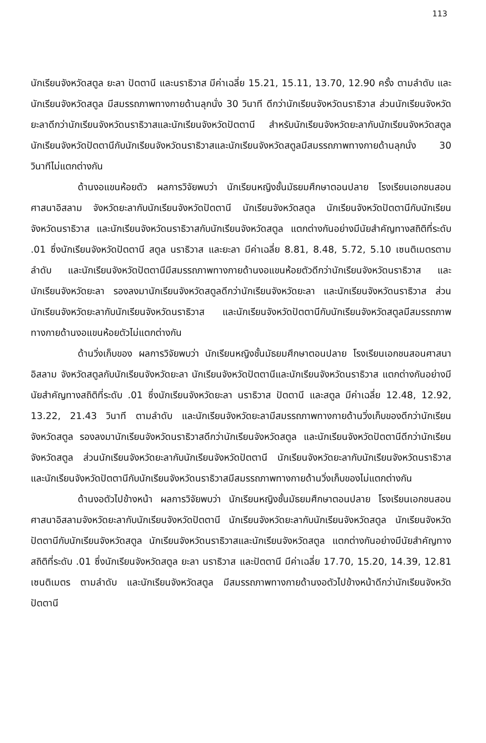113
นักเรียนจังหวัดสตูล ยะลา ปัตตานี และนราธิวาส มีค่าเฉลี่ย 15.21, 15.11, 13.70, 12.90 ครั้ง ตามลำดับ และนักเรียนจังหวัดสตูล มีสมรรถภาพทางกายด้านลุกนั่ง 30 วินาที ดีกว่านักเรียนจังหวัดนราธิวาส ส่วนนักเรียนจังหวัดยะลาดีกว่านักเรียนจังหวัดนราธิวาสและนักเรียนจังหวัดปัตตานี สำหรับนักเรียนจังหวัดยะลากับนักเรียนจังหวัดสตูล นักเรียนจังหวัดปัตตานีกับนักเรียนจังหวัดนราธิวาสและนักเรียนจังหวัดสตูลมีสมรรถภาพทางกายด้านลุกนั่ง 30 วินาทีไม่แตกต่างกัน
ด้านงอแขนห้อยตัว ผลการวิจัยพบว่า นักเรียนหญิงชั้นมัธยมศึกษาตอนปลาย โรงเรียนเอกชนสอนศาสนาอิสลาม จังหวัดยะลากับนักเรียนจังหวัดปัตตานี นักเรียนจังหวัดสตูล นักเรียนจังหวัดปัตตานีกับนักเรียนจังหวัดนราธิวาส และนักเรียนจังหวัดนราธิวาสกับนักเรียนจังหวัดสตูล แตกต่างกันอย่างมีนัยสำคัญทางสถิติที่ระดับ .01 ซึ่งนักเรียนจังหวัดปัตตานี สตูล นราธิวาส และยะลา มีค่าเฉลี่ย 8.81, 8.48, 5.72, 5.10 เซนติเมตรตามลำดับ และนักเรียนจังหวัดปัตตานีมีสมรรถภาพทางกายด้านงอแขนห้อยตัวดีกว่านักเรียนจังหวัดนราธิวาส และนักเรียนจังหวัดยะลา รองลงมานักเรียนจังหวัดสตูลดีกว่านักเรียนจังหวัดยะลา และนักเรียนจังหวัดนราธิวาส ส่วนนักเรียนจังหวัดยะลากับนักเรียนจังหวัดนราธิวาส และนักเรียนจังหวัดปัตตานีกับนักเรียนจังหวัดสตูลมีสมรรถภาพทางกายด้านงอแขนห้อยตัวไม่แตกต่างกัน
ด้านวิ่งเก็บของ ผลการวิจัยพบว่า นักเรียนหญิงชั้นมัธยมศึกษาตอนปลาย โรงเรียนเอกชนสอนศาสนาอิสลาม จังหวัดสตูลกับนักเรียนจังหวัดยะลา นักเรียนจังหวัดปัตตานีและนักเรียนจังหวัดนราธิวาส แตกต่างกันอย่างมีนัยสำคัญทางสถิติที่ระดับ .01 ซึ่งนักเรียนจังหวัดยะลา นราธิวาส ปัตตานี และสตูล มีค่าเฉลี่ย 12.48, 12.92, 13.22, 21.43 วินาที ตามลำดับ และนักเรียนจังหวัดยะลามีสมรรถภาพทางกายด้านวิ่งเก็บของดีกว่านักเรียนจังหวัดสตูล รองลงมานักเรียนจังหวัดนราธิวาสดีกว่านักเรียนจังหวัดสตูล และนักเรียนจังหวัดปัตตานีดีกว่านักเรียนจังหวัดสตูล ส่วนนักเรียนจังหวัดยะลากับนักเรียนจังหวัดปัตตานี นักเรียนจังหวัดยะลากับนักเรียนจังหวัดนราธิวาส และนักเรียนจังหวัดปัตตานีกับนักเรียนจังหวัดนราธิวาสมีสมรรถภาพทางกายด้านวิ่งเก็บของไม่แตกต่างกัน
ด้านงอตัวไปข้างหน้า ผลการวิจัยพบว่า นักเรียนหญิงชั้นมัธยมศึกษาตอนปลาย โรงเรียนเอกชนสอนศาสนาอิสลามจังหวัดยะลากับนักเรียนจังหวัดปัตตานี นักเรียนจังหวัดยะลากับนักเรียนจังหวัดสตูล นักเรียนจังหวัดปัตตานีกับนักเรียนจังหวัดสตูล นักเรียนจังหวัดนราธิวาสและนักเรียนจังหวัดสตูล แตกต่างกันอย่างมีนัยสำคัญทางสถิติที่ระดับ .01 ซึ่งนักเรียนจังหวัดสตูล ยะลา นราธิวาส และปัตตานี มีค่าเฉลี่ย 17.70, 15.20, 14.39, 12.81 เซนติเมตร ตามลำดับ และนักเรียนจังหวัดสตูล มีสมรรถภาพทางกายด้านงอตัวไปข้างหน้าดีกว่านักเรียนจังหวัดปัตตานี